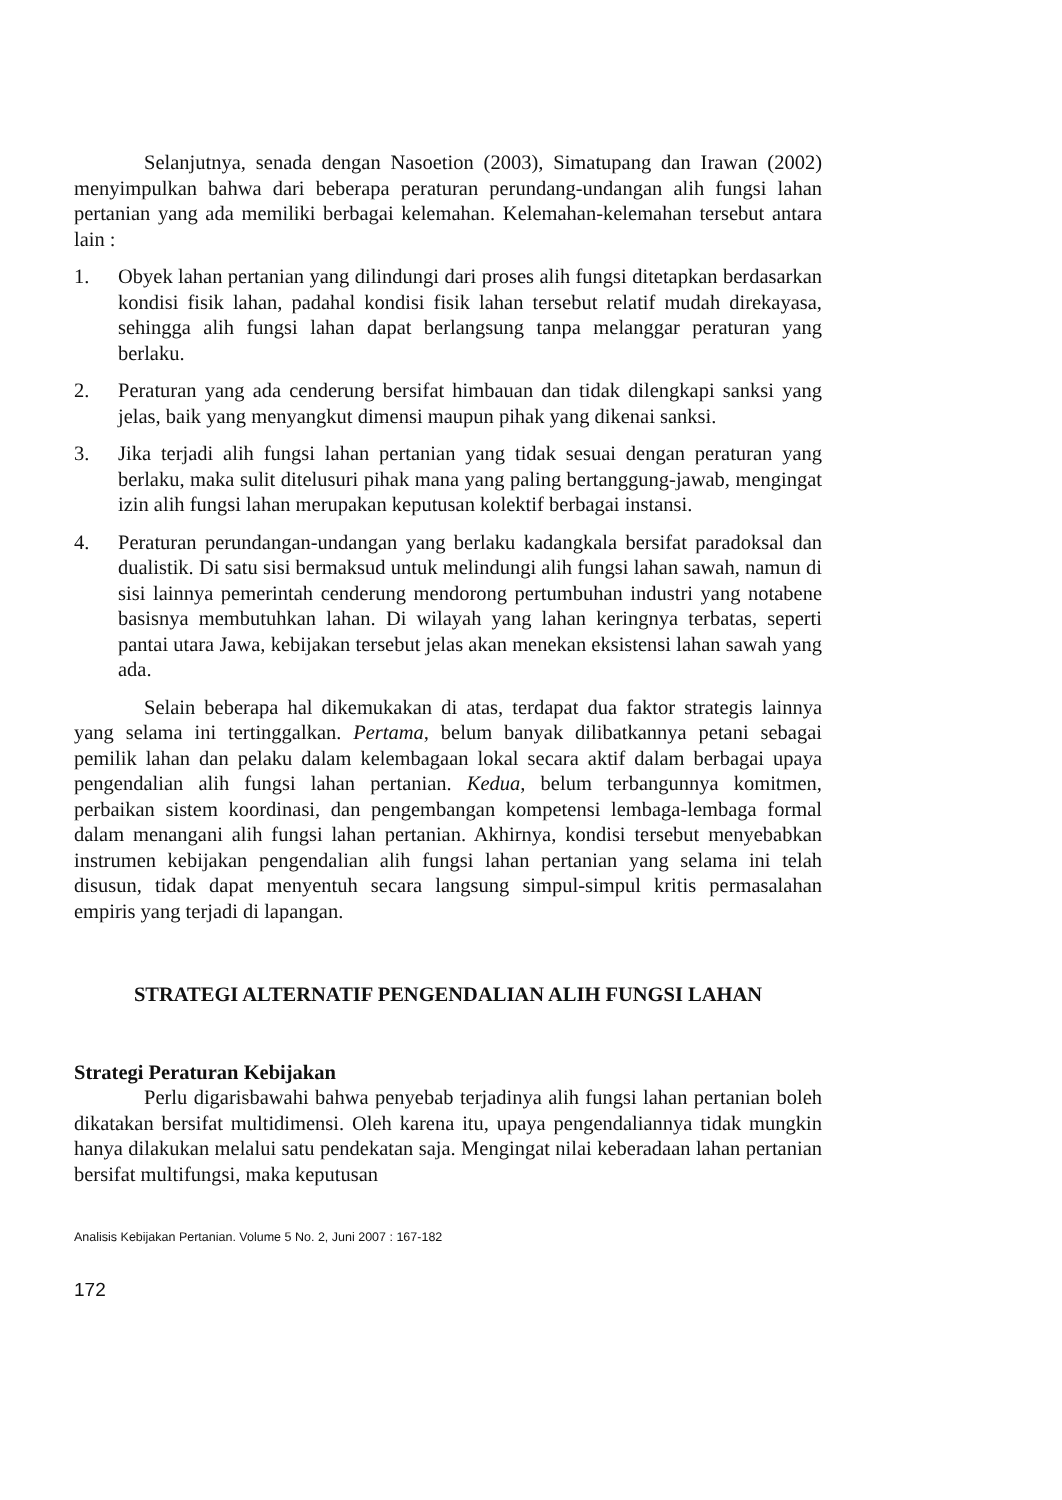Selanjutnya, senada dengan Nasoetion (2003), Simatupang dan Irawan (2002) menyimpulkan bahwa dari beberapa peraturan perundang-undangan alih fungsi lahan pertanian yang ada memiliki berbagai kelemahan. Kelemahan-kelemahan tersebut antara lain :
1. Obyek lahan pertanian yang dilindungi dari proses alih fungsi ditetapkan berdasarkan kondisi fisik lahan, padahal kondisi fisik lahan tersebut relatif mudah direkayasa, sehingga alih fungsi lahan dapat berlangsung tanpa melanggar peraturan yang berlaku.
2. Peraturan yang ada cenderung bersifat himbauan dan tidak dilengkapi sanksi yang jelas, baik yang menyangkut dimensi maupun pihak yang dikenai sanksi.
3. Jika terjadi alih fungsi lahan pertanian yang tidak sesuai dengan peraturan yang berlaku, maka sulit ditelusuri pihak mana yang paling bertanggung-jawab, mengingat izin alih fungsi lahan merupakan keputusan kolektif berbagai instansi.
4. Peraturan perundangan-undangan yang berlaku kadangkala bersifat paradoksal dan dualistik. Di satu sisi bermaksud untuk melindungi alih fungsi lahan sawah, namun di sisi lainnya pemerintah cenderung mendorong pertumbuhan industri yang notabene basisnya membutuhkan lahan. Di wilayah yang lahan keringnya terbatas, seperti pantai utara Jawa, kebijakan tersebut jelas akan menekan eksistensi lahan sawah yang ada.
Selain beberapa hal dikemukakan di atas, terdapat dua faktor strategis lainnya yang selama ini tertinggalkan. Pertama, belum banyak dilibatkannya petani sebagai pemilik lahan dan pelaku dalam kelembagaan lokal secara aktif dalam berbagai upaya pengendalian alih fungsi lahan pertanian. Kedua, belum terbangunnya komitmen, perbaikan sistem koordinasi, dan pengembangan kompetensi lembaga-lembaga formal dalam menangani alih fungsi lahan pertanian. Akhirnya, kondisi tersebut menyebabkan instrumen kebijakan pengendalian alih fungsi lahan pertanian yang selama ini telah disusun, tidak dapat menyentuh secara langsung simpul-simpul kritis permasalahan empiris yang terjadi di lapangan.
STRATEGI ALTERNATIF PENGENDALIAN ALIH FUNGSI LAHAN
Strategi Peraturan Kebijakan
Perlu digarisbawahi bahwa penyebab terjadinya alih fungsi lahan pertanian boleh dikatakan bersifat multidimensi. Oleh karena itu, upaya pengendaliannya tidak mungkin hanya dilakukan melalui satu pendekatan saja. Mengingat nilai keberadaan lahan pertanian bersifat multifungsi, maka keputusan
Analisis Kebijakan Pertanian. Volume 5 No. 2, Juni 2007 : 167-182
172